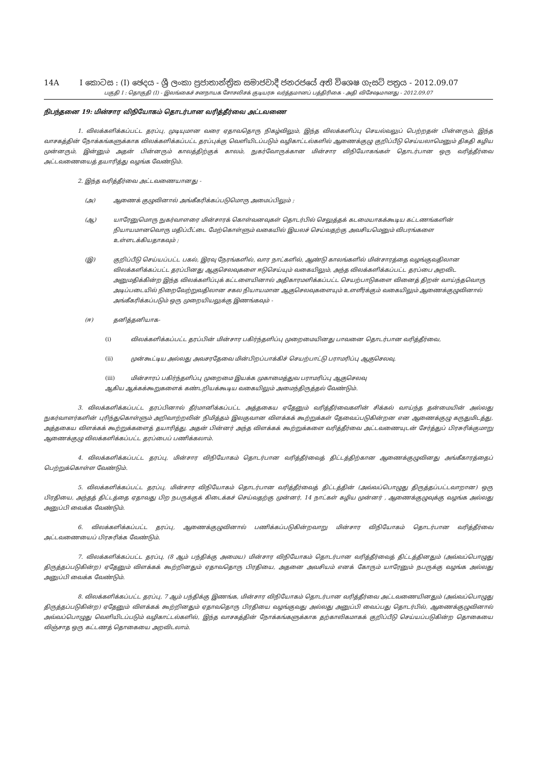14A I කොටස : (I) ඡෙදය - ශ්‍රී ලංකා ප්‍රජාතාන්ත්‍රික සමාජවාදී ජනරජයේ අති විශෙෂ ගැසට් පත්‍රය - 2012.09.07
பகுதி I : தொகுதி (I) - இலங்கைச் சனநாயக சோசலிசக் குடியரசு வர்த்தமானப் பத்திரிகை - அதி விசேஷமானது - 2012.09.07
நிபந்தனை 19: மின்சார விநியோகம் தொடர்பான வரித்தீர்வை அட்டவணை
1. விலக்களிக்கப்பட்ட தரப்பு, முடியுமான வரை ஏதாவதொரு நிகழ்விலும், இந்த விலக்களிப்பு செயல்வலுப் பெற்றதன் பின்னரும், இந்த வாசகத்தின் நோக்கங்களுக்காக விலக்களிக்கப்பட்ட தரப்புக்கு வெளியிடப்படும் வழிகாட்டல்களில் ஆணைக்குழு குறிப்பீடு செய்யலாமெனும் திகதி கழிய முன்னரும், இன்னும் அதன் பின்னரும் காலத்திற்குக் காலம், நுகர்வோருக்கான மின்சார விநியோகங்கள் தொடர்பான ஒரு வரித்தீர்வை அட்டவணையைத் தயாரித்து வழங்க வேண்டும்.
2. இந்த வரித்தீர்வை அட்டவணையானது -
(அ) ஆணைக் குழுவினால் அங்கீகரிக்கப்படுமொரு அமைப்பிலும் ;
(ஆ) யாரேனுமொரு நுகர்வாளரை மின்சாரக் கொள்வனவுகள் தொடர்பில் செலுத்தக் கடமையாகக்கூடிய கட்டணங்களின் நியாயமானவொரு மதிப்பீட்டை மேற்கொள்ளும் வகையில் இயலச் செய்வதற்கு அவசியமெனும் விபரங்களை உள்ளடக்கியதாகவும் ;
(இ) குறிப்பீடு செய்யப்பட்ட பகல், இரவு நேரங்களில், வார நாட்களில், ஆண்டு காலங்களில் மின்சாரத்தை வழங்குவதிலான விலக்களிக்கப்பட்ட தரப்பினது ஆகுசெலவுகளை ஈடுசெய்யும் வகையிலும், அந்த விலக்களிக்கப்பட்ட தரப்பை அறவிட அனுமதிக்கின்ற இந்த விலக்களிப்புக் கட்டளையினால் அதிகாரமளிக்கப்பட்ட செயற்பாடுகளை வினைத் திறன் வாய்ந்தவொரு அடிப்படையில் நிறைவேற்றுவதிலான சகல நியாயமான ஆகுசெலவுகளையும் உளளீர்க்கும் வகையிலும் ஆணைக்குழுவினால் அங்கீகரிக்கப்படும் ஒரு முறையியலுக்கு இணங்கவும் -
(ஈ) தனித்தனியாக-
(i) விலக்களிக்கப்பட்ட தரப்பின் மின்சார பகிர்ந்தளிப்பு முறைமையினது பாவனை தொடர்பான வரித்தீர்வை,
(ii) முன்கூட்டிய அல்லது அவசரதேவை மின்பிறப்பாக்கிச் செயற்பாட்டு பராமரிப்பு ஆகுசெலவு,
(iii) மின்சாரப் பகிர்ந்தளிப்பு முறைமை இயக்க முகாமைத்துவ பராமரிப்பு ஆகுசெலவு
ஆகிய ஆக்கக்கூறுகளைக் கண்டறியக்கூடிய வகையிலும் அமைந்திருத்தல் வேண்டும்.
3. விலக்களிக்கப்பட்ட தரப்பினால் தீர்மானிக்கப்பட்ட அத்தகைய ஏதேனும் வரித்தீர்வைகளின் சிக்கல் வாய்ந்த தன்மையின் அல்லது நுகர்வாளர்களின் புரிந்துகொள்ளும் அறிவாற்றலின் நிமித்தம் இலகுவான விளக்கக் கூற்றுக்கள் தேவைப்படுகின்றன என ஆணைக்குழு கருதுமிடத்து, அத்தகைய விளக்கக் கூற்றுக்களைத் தயாரித்து, அதன் பின்னர் அந்த விளக்கக் கூற்றுக்களை வரித்தீர்வை அட்டவணையுடன் சேர்த்துப் பிரசுரிக்குமாறு ஆணைக்குழு விலக்களிக்கப்பட்ட தரப்பைப் பணிக்கலாம்.
4. விலக்களிக்கப்பட்ட தரப்பு, மின்சார விநியோகம் தொடர்பான வரித்தீர்வைத் திட்டத்திற்கான ஆணைக்குழுவினது அங்கீகாரத்தைப் பெற்றுக்கொள்ள வேண்டும்.
5. விலக்களிக்கப்பட்ட தரப்பு, மின்சார விநியோகம் தொடர்பான வரித்தீர்வைத் திட்டத்தின் (அவ்வப்பொழுது திருத்தப்பட்டவாறான) ஒரு பிரதியை, அந்தத் திட்டத்தை ஏதாவது பிற நபருக்குக் கிடைக்கச் செய்வதற்கு முன்னர், 14 நாட்கள் கழிய முன்னர் , ஆணைக்குழுவுக்கு வழங்க அல்லது அனுப்பி வைக்க வேண்டும்.
6. விலக்களிக்கப்பட்ட தரப்பு, ஆணைக்குழுவினால் பணிக்கப்படுகின்றவாறு மின்சார விநியோகம் தொடர்பான வரித்தீர்வை அட்டவணையைப் பிரசுரிக்க வேண்டும்.
7. விலக்களிக்கப்பட்ட தரப்பு, (8 ஆம் பந்திக்கு அமைய) மின்சார விநியோகம் தொடர்பான வரித்தீர்வைத் திட்டத்தினதும் (அவ்வப்பொழுது திருத்தப்படுகின்ற) ஏதேனும் விளக்கக் கூற்றினதும் ஏதாவதொரு பிரதியை, அதனை அவசியம் எனக் கோரும் யாரேனும் நபருக்கு வழங்க அல்லது அனுப்பி வைக்க வேண்டும்.
8. விலக்களிக்கப்பட்ட தரப்பு, 7 ஆம் பந்திக்கு இணங்க, மின்சார விநியோகம் தொடர்பான வரித்தீர்வை அட்டவணையினதும் (அவ்வப்பொழுது திருத்தப்படுகின்ற) ஏதேனும் விளக்கக் கூற்றினதும் ஏதாவதொரு பிரதியை வழங்குவது அல்லது அனுப்பி வைப்பது தொடர்பில், ஆணைக்குழுவினால் அவ்வப்பொழுது வெளியிடப்படும் வழிகாட்டல்களில், இந்த வாசகத்தின் நோக்கங்களுக்காக தற்காலிகமாகக் குறிப்பீடு செய்யப்படுகின்ற தொகையை விஞ்சாத ஒரு கட்டணத் தொகையை அறவிடலாம்.